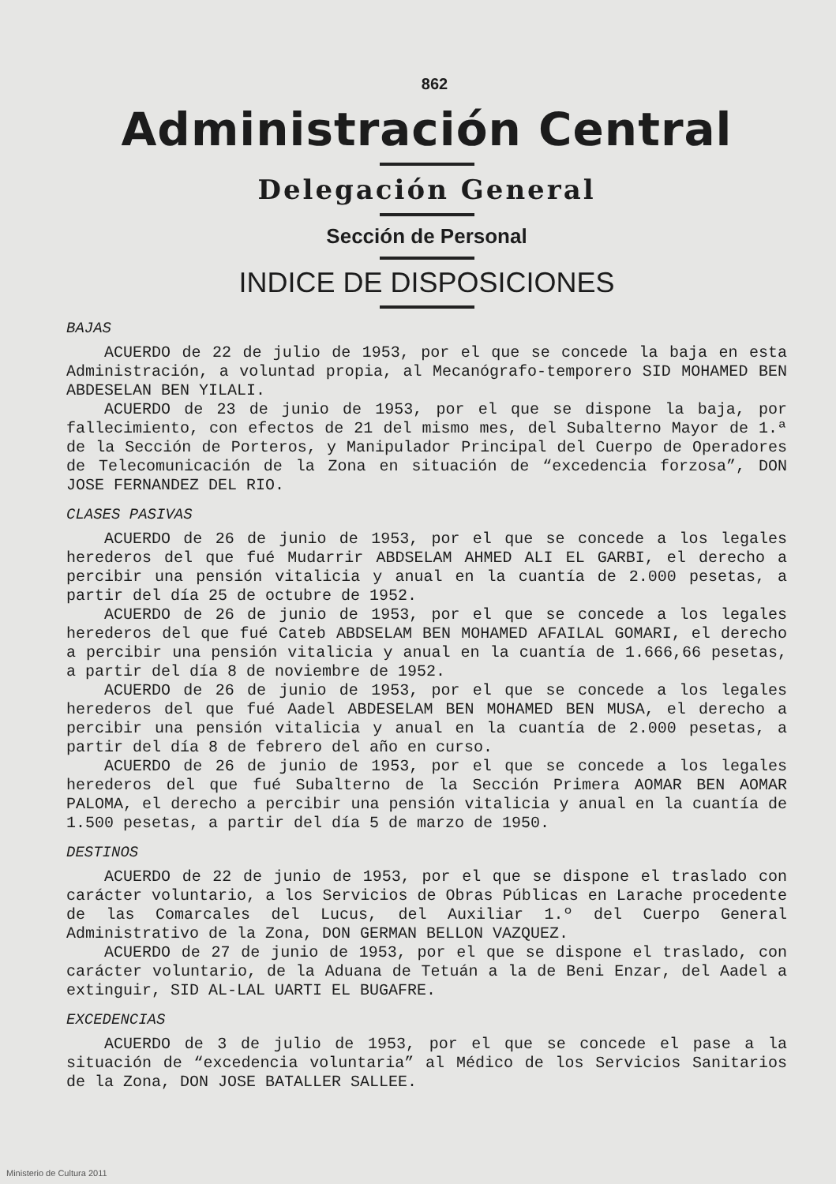862
Administración Central
Delegación General
Sección de Personal
INDICE DE DISPOSICIONES
BAJAS
ACUERDO de 22 de julio de 1953, por el que se concede la baja en esta Administración, a voluntad propia, al Mecanógrafo-temporero SID MOHAMED BEN ABDESELAN BEN YILALI.
ACUERDO de 23 de junio de 1953, por el que se dispone la baja, por fallecimiento, con efectos de 21 del mismo mes, del Subalterno Mayor de 1.ª de la Sección de Porteros, y Manipulador Principal del Cuerpo de Operadores de Telecomunicación de la Zona en situación de “excedencia forzosa”, DON JOSE FERNANDEZ DEL RIO.
CLASES PASIVAS
ACUERDO de 26 de junio de 1953, por el que se concede a los legales herederos del que fué Mudarrir ABDSELAM AHMED ALI EL GARBI, el derecho a percibir una pensión vitalicia y anual en la cuantía de 2.000 pesetas, a partir del día 25 de octubre de 1952.
ACUERDO de 26 de junio de 1953, por el que se concede a los legales herederos del que fué Cateb ABDSELAM BEN MOHAMED AFAILAL GOMARI, el derecho a percibir una pensión vitalicia y anual en la cuantía de 1.666,66 pesetas, a partir del día 8 de noviembre de 1952.
ACUERDO de 26 de junio de 1953, por el que se concede a los legales herederos del que fué Aadel ABDESELAM BEN MOHAMED BEN MUSA, el derecho a percibir una pensión vitalicia y anual en la cuantía de 2.000 pesetas, a partir del día 8 de febrero del año en curso.
ACUERDO de 26 de junio de 1953, por el que se concede a los legales herederos del que fué Subalterno de la Sección Primera AOMAR BEN AOMAR PALOMA, el derecho a percibir una pensión vitalicia y anual en la cuantía de 1.500 pesetas, a partir del día 5 de marzo de 1950.
DESTINOS
ACUERDO de 22 de junio de 1953, por el que se dispone el traslado con carácter voluntario, a los Servicios de Obras Públicas en Larache procedente de las Comarcales del Lucus, del Auxiliar 1.º del Cuerpo General Administrativo de la Zona, DON GERMAN BELLON VAZQUEZ.
ACUERDO de 27 de junio de 1953, por el que se dispone el traslado, con carácter voluntario, de la Aduana de Tetuán a la de Beni Enzar, del Aadel a extinguir, SID AL-LAL UARTI EL BUGAFRE.
EXCEDENCIAS
ACUERDO de 3 de julio de 1953, por el que se concede el pase a la situación de “excedencia voluntaria” al Médico de los Servicios Sanitarios de la Zona, DON JOSE BATALLER SALLEE.
Ministerio de Cultura 2011